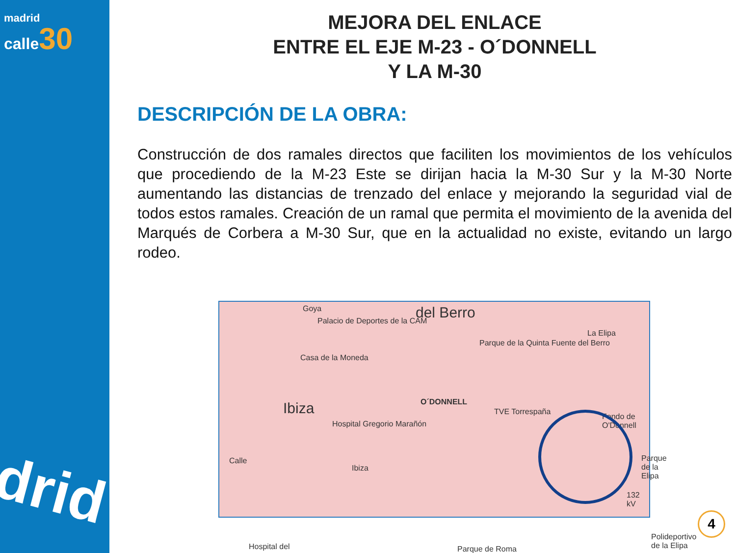madrid
calle 30
drid
MEJORA DEL ENLACE
ENTRE EL EJE M-23 - O´DONNELL
Y LA M-30
DESCRIPCIÓN DE LA OBRA:
Construcción de dos ramales directos que faciliten los movimientos de los vehículos que procediendo de la M-23 Este se dirijan hacia la M-30 Sur y la M-30 Norte aumentando las distancias de trenzado del enlace y mejorando la seguridad vial de todos estos ramales. Creación de un ramal que permita el movimiento de la avenida del Marqués de Corbera a M-30 Sur, que en la actualidad no existe, evitando un largo rodeo.
Goya
Palacio de Deportes de la CAM del Berro
Parque de la Quinta Fuente del Berro
La Elipa
Casa de la Moneda
Ibiza
Hospital Gregorio Marañón
O´DONNELL
TVE Torrespaña
Fondo de O'Donnell
Parque de la Elipa Calle
Ibiza
Parque de Roma
Polideportivo de la Elipa
132 kV
Hospital del
4